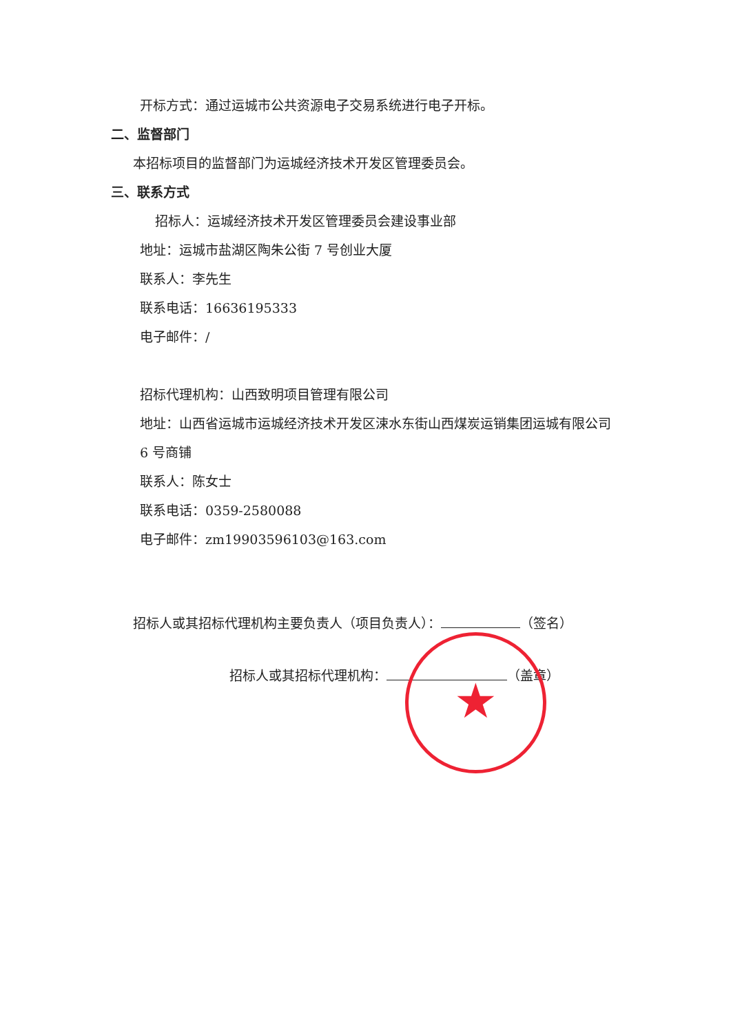开标方式：通过运城市公共资源电子交易系统进行电子开标。
二、监督部门
本招标项目的监督部门为运城经济技术开发区管理委员会。
三、联系方式
招标人：运城经济技术开发区管理委员会建设事业部
地址：运城市盐湖区陶朱公街 7 号创业大厦
联系人：李先生
联系电话：16636195333
电子邮件：/
招标代理机构：山西致明项目管理有限公司
地址：山西省运城市运城经济技术开发区涑水东街山西煤炭运销集团运城有限公司 6 号商铺
联系人：陈女士
联系电话：0359-2580088
电子邮件：zm19903596103@163.com
招标人或其招标代理机构主要负责人（项目负责人）： （签名）
招标人或其招标代理机构： （盖章）
★